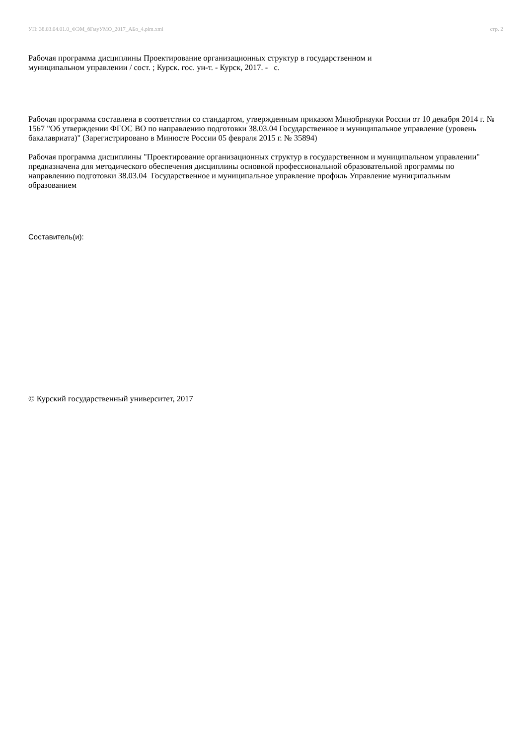УП: 38.03.04.01.0_ФЭМ_бГмуУМО_2017_АБо_4.plm.xml стр. 2
Рабочая программа дисциплины Проектирование организационных структур в государственном и
муниципальном управлении / сост. ; Курск. гос. ун-т. - Курск, 2017. - с.
Рабочая программа составлена в соответствии со стандартом, утвержденным приказом Минобрнауки России от 10 декабря 2014 г. № 1567 "Об утверждении ФГОС ВО по направлению подготовки 38.03.04 Государственное и муниципальное управление (уровень бакалавриата)" (Зарегистрировано в Минюсте России 05 февраля 2015 г. № 35894)
Рабочая программа дисциплины "Проектирование организационных структур в государственном и муниципальном управлении" предназначена для методического обеспечения дисциплины основной профессиональной образовательной программы по направлению подготовки 38.03.04 Государственное и муниципальное управление профиль Управление муниципальным образованием
Составитель(и):
© Курский государственный университет, 2017